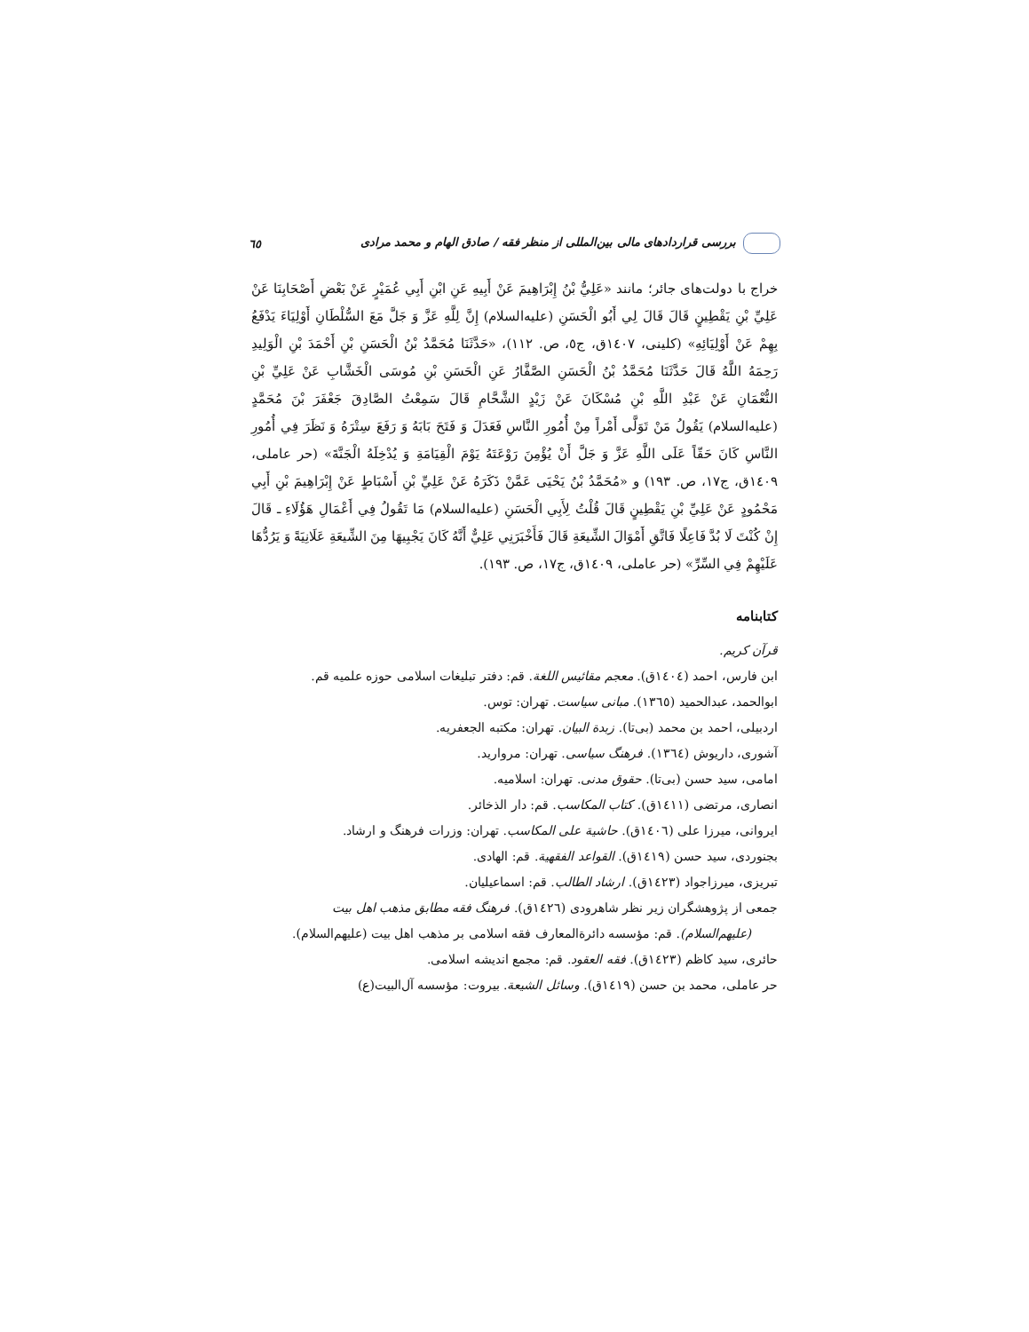بررسی قراردادهای مالی بین‌المللی از منظر فقه / صادق الهام و محمد مرادی ٦٥
خراج با دولت‌های جائر؛ مانند «عَلِيُّ بْنُ إِبْرَاهِيمَ عَنْ أَبِيهِ عَنِ ابْنِ أَبِي عُمَيْرٍ عَنْ بَعْضِ أَصْحَابِنَا عَنْ عَلِيِّ بْنِ يَقْطِينٍ قَالَ قَالَ لِي أَبُو الْحَسَنِ (علیه‌السلام) إِنَّ لِلَّهِ عَزَّ وَ جَلَّ مَعَ السُّلْطَانِ أَوْلِيَاءَ يَدْفَعُ بِهِمْ عَنْ أَوْلِيَائِهِ» (کلینی، ١٤٠٧ق، ج٥، ص. ١١٢)، «حَدَّثَنَا مُحَمَّدُ بْنُ الْحَسَنِ بْنِ أَحْمَدَ بْنِ الْوَلِيدِ رَحِمَهُ اللَّهُ قَالَ حَدَّثَنَا مُحَمَّدُ بْنُ الْحَسَنِ الصَّفَّارُ عَنِ الْحَسَنِ بْنِ مُوسَى الْخَشَّابِ عَنْ عَلِيِّ بْنِ النُّعْمَانِ عَنْ عَبْدِ اللَّهِ بْنِ مُسْكَانَ عَنْ زَيْدٍ الشَّحَّامِ قَالَ سَمِعْتُ الصَّادِقَ جَعْفَرَ بْنَ مُحَمَّدٍ (علیه‌السلام) يَقُولُ مَنْ تَوَلَّى أَمْراً مِنْ أُمُورِ النَّاسِ فَعَدَلَ وَ فَتَحَ بَابَهُ وَ رَفَعَ سِتْرَهُ وَ نَظَرَ فِي أُمُورِ النَّاسِ كَانَ حَقّاً عَلَى اللَّهِ عَزَّ وَ جَلَّ أَنْ يُؤْمِنَ رَوْعَتَهُ يَوْمَ الْقِيَامَةِ وَ يُدْخِلَهُ الْجَنَّةَ» (حر عاملی، ١٤٠٩ق، ج١٧، ص. ١٩٣) و «مُحَمَّدُ بْنُ يَحْيَى عَمَّنْ ذَكَرَهُ عَنْ عَلِيِّ بْنِ أَسْبَاطٍ عَنْ إِبْرَاهِيمَ بْنِ أَبِي مَحْمُودٍ عَنْ عَلِيِّ بْنِ يَقْطِينٍ قَالَ قُلْتُ لِأَبِي الْحَسَنِ (علیه‌السلام) مَا تَقُولُ فِي أَعْمَالِ هَؤُلَاءِ ـ قَالَ إِنْ كُنْتَ لَا بُدَّ فَاعِلًا فَاتَّقِ أَمْوَالَ الشِّيعَةِ قَالَ فَأَخْبَرَنِي عَلِيٌّ أَنَّهُ كَانَ يَجْبِيهَا مِنَ الشِّيعَةِ عَلَانِيَةً وَ يَرُدُّهَا عَلَيْهِمْ فِي السِّرِّ» (حر عاملی، ١٤٠٩ق، ج١٧، ص. ١٩٣).
کتابنامه
قرآن کریم.
ابن فارس، احمد (١٤٠٤ق). معجم مقائیس اللغة. قم: دفتر تبلیغات اسلامی حوزه علمیه قم.
ابوالحمد، عبدالحمید (١٣٦٥). مبانی سیاست. تهران: توس.
اردبیلی، احمد بن محمد (بی‌تا). زبدة البیان. تهران: مکتبه الجعفریه.
آشوری، داریوش (١٣٦٤). فرهنگ سیاسی. تهران: مروارید.
امامی، سید حسن (بی‌تا). حقوق مدنی. تهران: اسلامیه.
انصاری، مرتضی (١٤١١ق). کتاب المکاسب. قم: دار الذخائر.
ایروانی، میرزا علی (١٤٠٦ق). حاشیة علی المکاسب. تهران: وزرات فرهنگ و ارشاد.
بجنوردی، سید حسن (١٤١٩ق). القواعد الفقهیة. قم: الهادی.
تبریزی، میرزاجواد (١٤٢٣ق). ارشاد الطالب. قم: اسماعیلیان.
جمعی از پژوهشگران زیر نظر شاهرودی (١٤٢٦ق). فرهنگ فقه مطابق مذهب اهل بیت
(علیهم‌السلام). قم: مؤسسه دائرةالمعارف فقه اسلامی بر مذهب اهل بیت (علیهم‌السلام).
حائری، سید کاظم (١٤٢٣ق). فقه العقود. قم: مجمع اندیشه اسلامی.
حر عاملی، محمد بن حسن (١٤١٩ق). وسائل الشیعة. بیروت: مؤسسه آل‌البیت(ع)